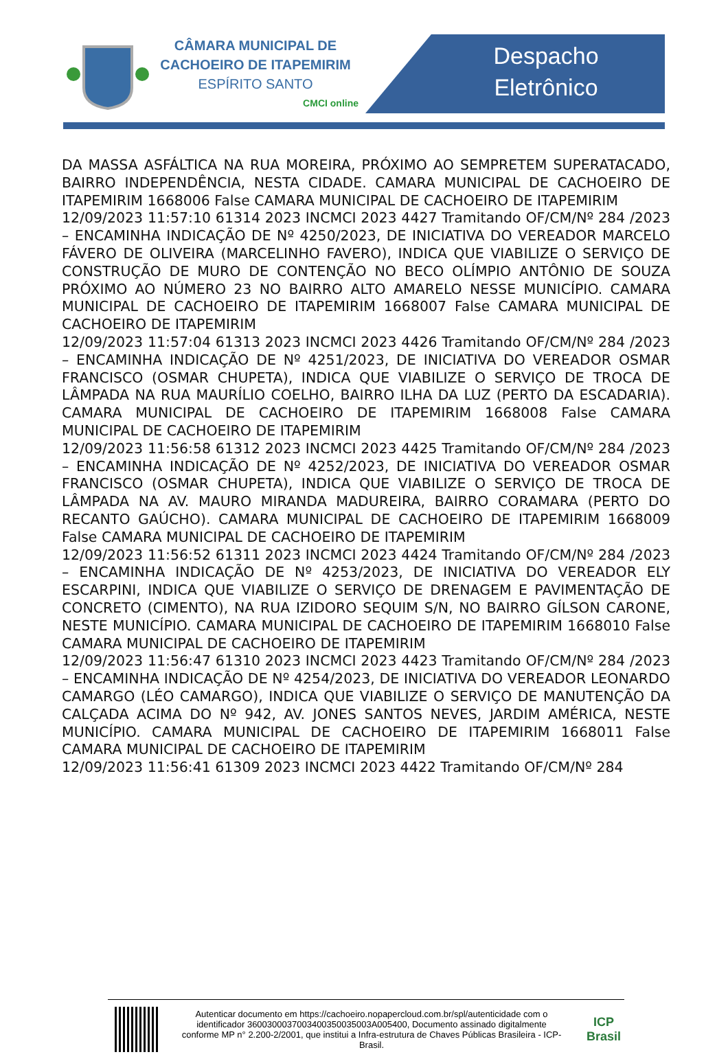CÂMARA MUNICIPAL DE
CACHOEIRO DE ITAPEMIRIM
ESPÍRITO SANTO
CMCI online
Despacho
Eletrônico
DA MASSA ASFÁLTICA NA RUA MOREIRA, PRÓXIMO AO SEMPRETEM SUPERATACADO, BAIRRO INDEPENDÊNCIA, NESTA CIDADE. CAMARA MUNICIPAL DE CACHOEIRO DE ITAPEMIRIM 1668006 False CAMARA MUNICIPAL DE CACHOEIRO DE ITAPEMIRIM
12/09/2023 11:57:10 61314 2023 INCMCI 2023 4427 Tramitando OF/CM/Nº 284 /2023 – ENCAMINHA INDICAÇÃO DE Nº 4250/2023, DE INICIATIVA DO VEREADOR MARCELO FÁVERO DE OLIVEIRA (MARCELINHO FAVERO), INDICA QUE VIABILIZE O SERVIÇO DE CONSTRUÇÃO DE MURO DE CONTENÇÃO NO BECO OLÍMPIO ANTÔNIO DE SOUZA PRÓXIMO AO NÚMERO 23 NO BAIRRO ALTO AMARELO NESSE MUNICÍPIO. CAMARA MUNICIPAL DE CACHOEIRO DE ITAPEMIRIM 1668007 False CAMARA MUNICIPAL DE CACHOEIRO DE ITAPEMIRIM
12/09/2023 11:57:04 61313 2023 INCMCI 2023 4426 Tramitando OF/CM/Nº 284 /2023 – ENCAMINHA INDICAÇÃO DE Nº 4251/2023, DE INICIATIVA DO VEREADOR OSMAR FRANCISCO (OSMAR CHUPETA), INDICA QUE VIABILIZE O SERVIÇO DE TROCA DE LÂMPADA NA RUA MAURÍLIO COELHO, BAIRRO ILHA DA LUZ (PERTO DA ESCADARIA). CAMARA MUNICIPAL DE CACHOEIRO DE ITAPEMIRIM 1668008 False CAMARA MUNICIPAL DE CACHOEIRO DE ITAPEMIRIM
12/09/2023 11:56:58 61312 2023 INCMCI 2023 4425 Tramitando OF/CM/Nº 284 /2023 – ENCAMINHA INDICAÇÃO DE Nº 4252/2023, DE INICIATIVA DO VEREADOR OSMAR FRANCISCO (OSMAR CHUPETA), INDICA QUE VIABILIZE O SERVIÇO DE TROCA DE LÂMPADA NA AV. MAURO MIRANDA MADUREIRA, BAIRRO CORAMARA (PERTO DO RECANTO GAÚCHO). CAMARA MUNICIPAL DE CACHOEIRO DE ITAPEMIRIM 1668009 False CAMARA MUNICIPAL DE CACHOEIRO DE ITAPEMIRIM
12/09/2023 11:56:52 61311 2023 INCMCI 2023 4424 Tramitando OF/CM/Nº 284 /2023 – ENCAMINHA INDICAÇÃO DE Nº 4253/2023, DE INICIATIVA DO VEREADOR ELY ESCARPINI, INDICA QUE VIABILIZE O SERVIÇO DE DRENAGEM E PAVIMENTAÇÃO DE CONCRETO (CIMENTO), NA RUA IZIDORO SEQUIM S/N, NO BAIRRO GÍLSON CARONE, NESTE MUNICÍPIO. CAMARA MUNICIPAL DE CACHOEIRO DE ITAPEMIRIM 1668010 False CAMARA MUNICIPAL DE CACHOEIRO DE ITAPEMIRIM
12/09/2023 11:56:47 61310 2023 INCMCI 2023 4423 Tramitando OF/CM/Nº 284 /2023 – ENCAMINHA INDICAÇÃO DE Nº 4254/2023, DE INICIATIVA DO VEREADOR LEONARDO CAMARGO (LÉO CAMARGO), INDICA QUE VIABILIZE O SERVIÇO DE MANUTENÇÃO DA CALÇADA ACIMA DO Nº 942, AV. JONES SANTOS NEVES, JARDIM AMÉRICA, NESTE MUNICÍPIO. CAMARA MUNICIPAL DE CACHOEIRO DE ITAPEMIRIM 1668011 False CAMARA MUNICIPAL DE CACHOEIRO DE ITAPEMIRIM
12/09/2023 11:56:41 61309 2023 INCMCI 2023 4422 Tramitando OF/CM/Nº 284
Autenticar documento em https://cachoeiro.nopapercloud.com.br/spl/autenticidade com o identificador 3600300037003400350035003A005400, Documento assinado digitalmente conforme MP n° 2.200-2/2001, que institui a Infra-estrutura de Chaves Públicas Brasileira - ICP-Brasil.
ICP
Brasil